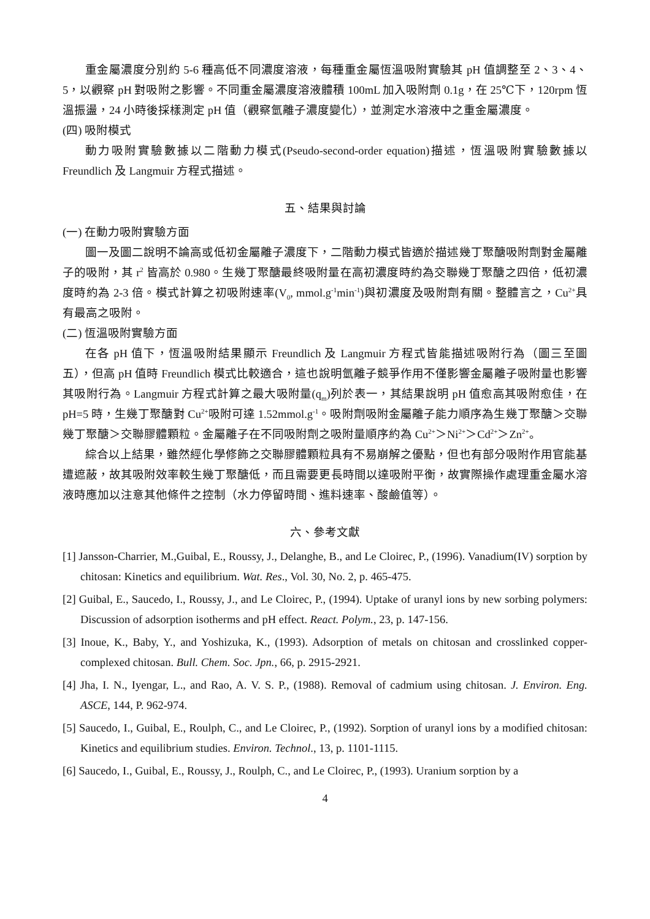重金屬濃度分別約 5-6 種高低不同濃度溶液，每種重金屬恆溫吸附實驗其 pH 值調整至 2、3、4、5，以觀察 pH 對吸附之影響。不同重金屬濃度溶液體積 100mL 加入吸附劑 0.1g，在 25℃下，120rpm 恆溫振盪，24 小時後採樣測定 pH 值（觀察氫離子濃度變化），並測定水溶液中之重金屬濃度。
(四) 吸附模式
動力吸附實驗數據以二階動力模式(Pseudo-second-order equation)描述，恆溫吸附實驗數據以 Freundlich 及 Langmuir 方程式描述。
五、結果與討論
(一) 在動力吸附實驗方面
圖一及圖二說明不論高或低初金屬離子濃度下，二階動力模式皆適於描述幾丁聚醣吸附劑對金屬離子的吸附，其 r<sup>2</sup> 皆高於 0.980。生幾丁聚醣最終吸附量在高初濃度時約為交聯幾丁聚醣之四倍，低初濃度時約為 2-3 倍。模式計算之初吸附速率(V<sub>0</sub>, mmol.g<sup>-1</sup>min<sup>-1</sup>)與初濃度及吸附劑有關。整體言之，Cu<sup>2+</sup>具有最高之吸附。
(二) 恆溫吸附實驗方面
在各 pH 值下，恆溫吸附結果顯示 Freundlich 及 Langmuir 方程式皆能描述吸附行為（圖三至圖五），但高 pH 值時 Freundlich 模式比較適合，這也說明氫離子競爭作用不僅影響金屬離子吸附量也影響其吸附行為。Langmuir 方程式計算之最大吸附量(q<sub>m</sub>)列於表一，其結果說明 pH 值愈高其吸附愈佳，在 pH=5 時，生幾丁聚醣對 Cu<sup>2+</sup>吸附可達 1.52mmol.g<sup>-1</sup>。吸附劑吸附金屬離子能力順序為生幾丁聚醣＞交聯幾丁聚醣＞交聯膠體顆粒。金屬離子在不同吸附劑之吸附量順序約為 Cu<sup>2+</sup>＞Ni<sup>2+</sup>＞Cd<sup>2+</sup>＞Zn<sup>2+</sup>。
綜合以上結果，雖然經化學修飾之交聯膠體顆粒具有不易崩解之優點，但也有部分吸附作用官能基遭遮蔽，故其吸附效率較生幾丁聚醣低，而且需要更長時間以達吸附平衡，故實際操作處理重金屬水溶液時應加以注意其他條件之控制（水力停留時間、進料速率、酸鹼值等）。
六、參考文獻
[1] Jansson-Charrier, M.,Guibal, E., Roussy, J., Delanghe, B., and Le Cloirec, P., (1996). Vanadium(IV) sorption by chitosan: Kinetics and equilibrium. Wat. Res., Vol. 30, No. 2, p. 465-475.
[2] Guibal, E., Saucedo, I., Roussy, J., and Le Cloirec, P., (1994). Uptake of uranyl ions by new sorbing polymers: Discussion of adsorption isotherms and pH effect. React. Polym., 23, p. 147-156.
[3] Inoue, K., Baby, Y., and Yoshizuka, K., (1993). Adsorption of metals on chitosan and crosslinked copper-complexed chitosan. Bull. Chem. Soc. Jpn., 66, p. 2915-2921.
[4] Jha, I. N., Iyengar, L., and Rao, A. V. S. P., (1988). Removal of cadmium using chitosan. J. Environ. Eng. ASCE, 144, P. 962-974.
[5] Saucedo, I., Guibal, E., Roulph, C., and Le Cloirec, P., (1992). Sorption of uranyl ions by a modified chitosan: Kinetics and equilibrium studies. Environ. Technol., 13, p. 1101-1115.
[6] Saucedo, I., Guibal, E., Roussy, J., Roulph, C., and Le Cloirec, P., (1993). Uranium sorption by a
4